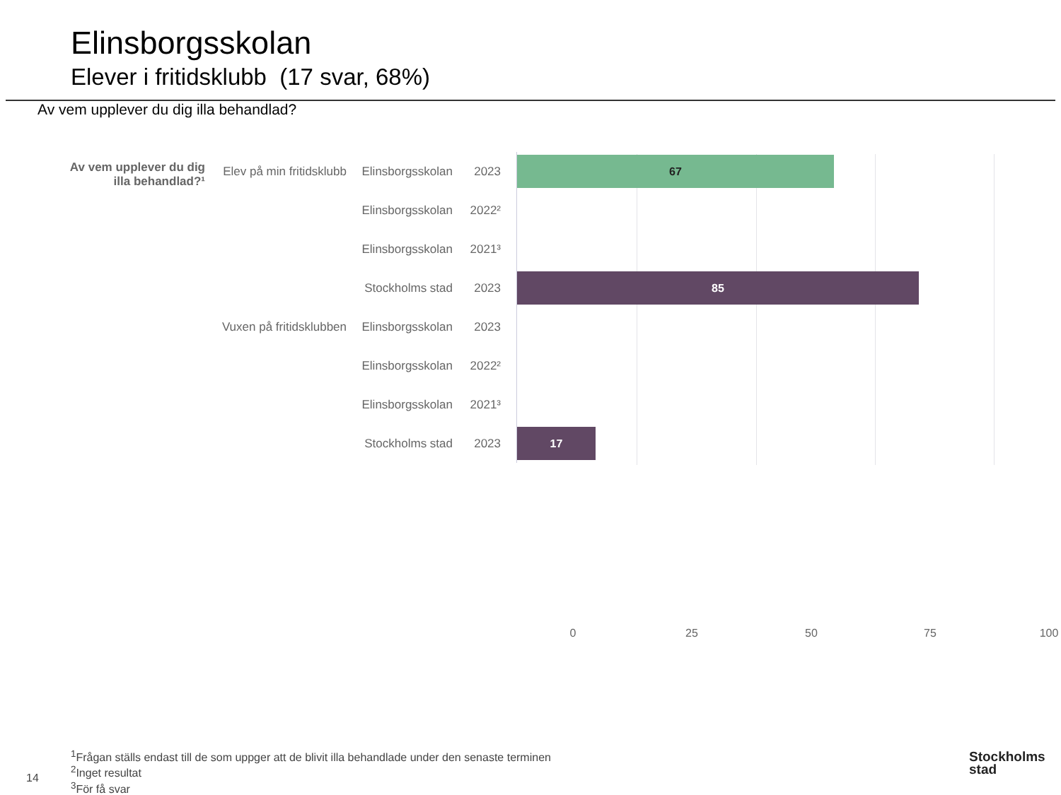Elinsborgsskolan
Elever i fritidsklubb (17 svar, 68%)
Av vem upplever du dig illa behandlad?
Av vem upplever du dig illa behandlad?¹
Elev på min fritidsklubb
Elinsborgsskolan
2023
67
Elinsborgsskolan
2022²
Elinsborgsskolan
2021³
Stockholms stad
2023
85
Vuxen på fritidsklubben
Elinsborgsskolan
2023
Elinsborgsskolan
2022²
Elinsborgsskolan
2021³
Stockholms stad
2023
17
0 25 50 75 100
<sup>1</sup> Frågan ställs endast till de som uppger att de blivit illa behandlade under den senaste terminen
<sup>2</sup> Inget resultat
<sup>3</sup> För få svar
14
Stockholms
stad